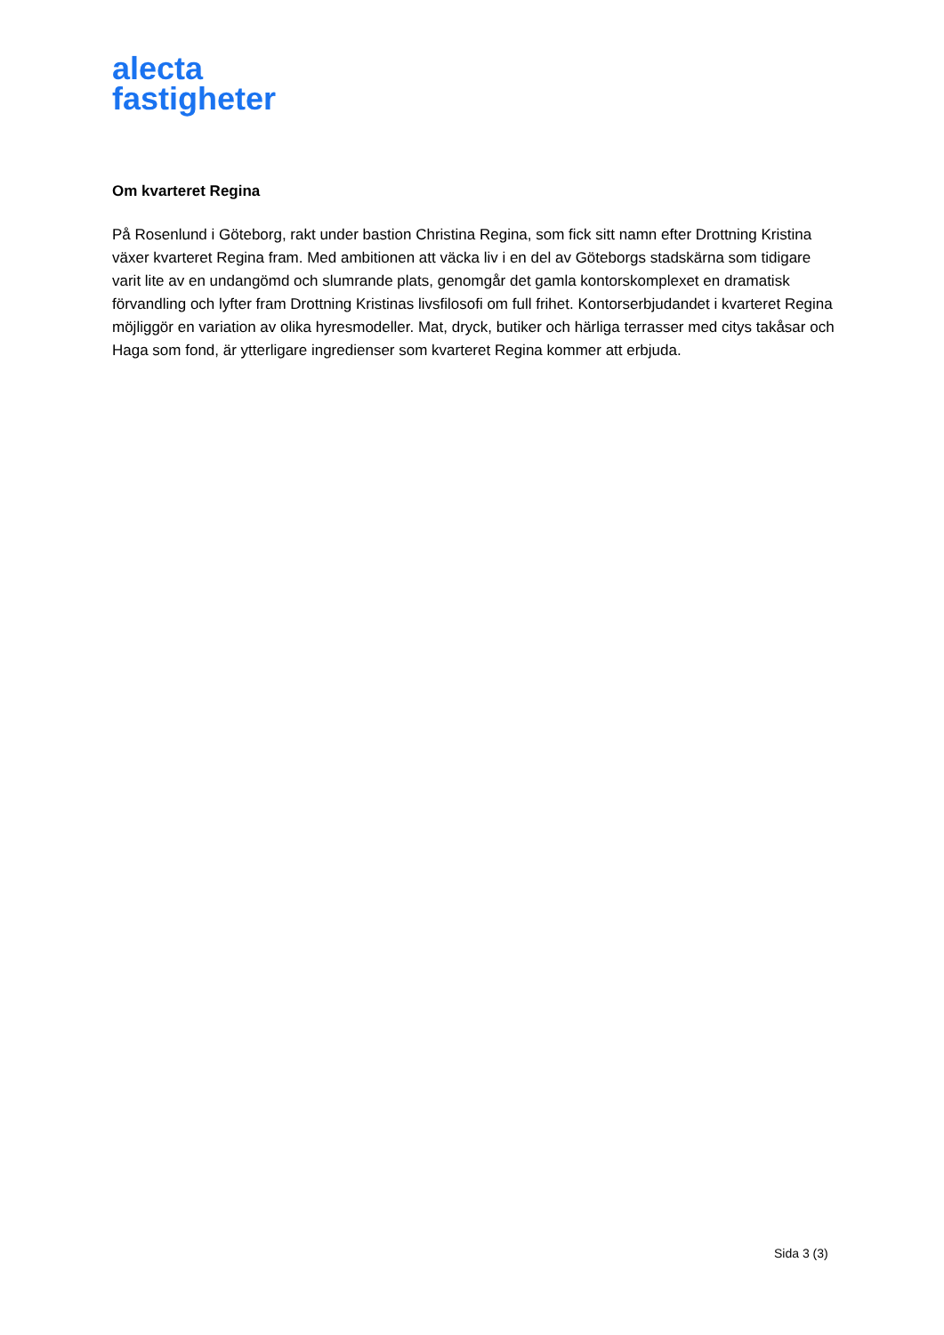alecta
fastigheter
Om kvarteret Regina
På Rosenlund i Göteborg, rakt under bastion Christina Regina, som fick sitt namn efter Drottning Kristina växer kvarteret Regina fram. Med ambitionen att väcka liv i en del av Göteborgs stadskärna som tidigare varit lite av en undangömd och slumrande plats, genomgår det gamla kontorskomplexet en dramatisk förvandling och lyfter fram Drottning Kristinas livsfilosofi om full frihet. Kontorserbjudandet i kvarteret Regina möjliggör en variation av olika hyresmodeller. Mat, dryck, butiker och härliga terrasser med citys takåsar och Haga som fond, är ytterligare ingredienser som kvarteret Regina kommer att erbjuda.
Sida 3 (3)